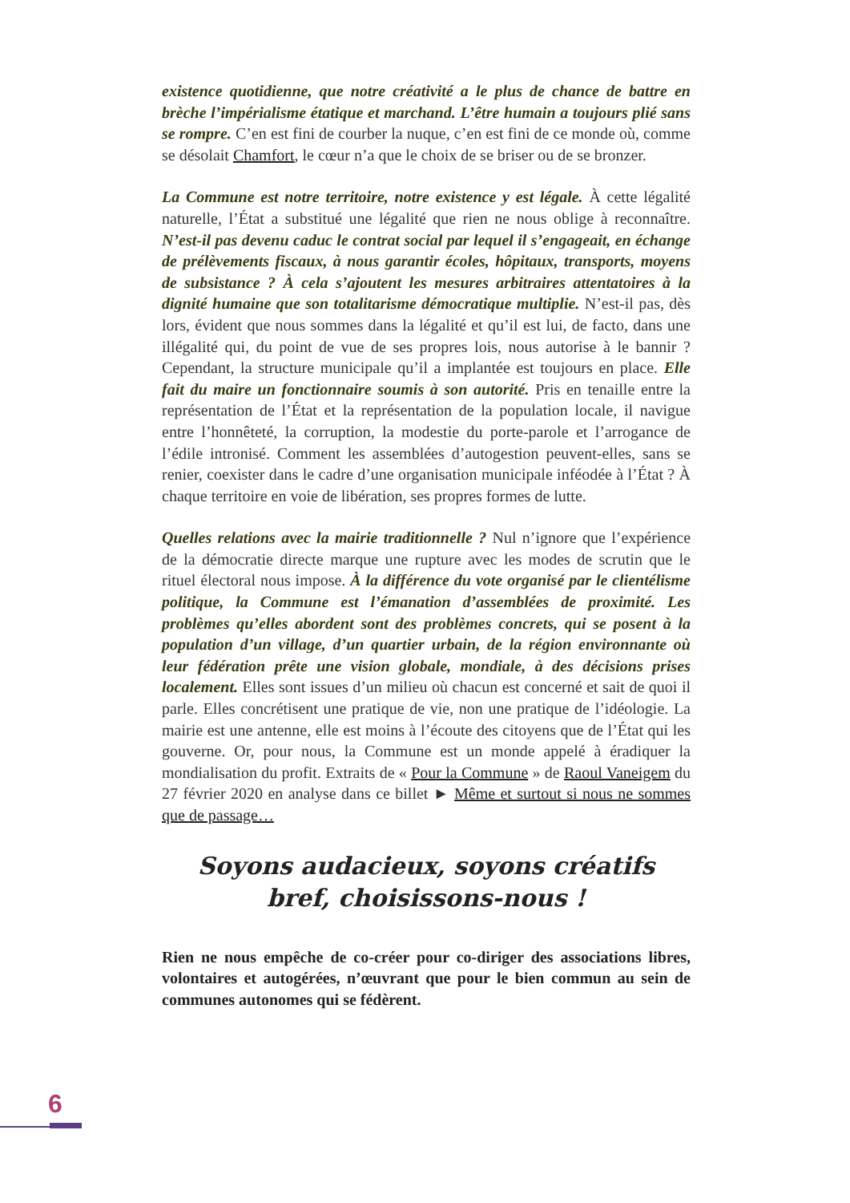existence quotidienne, que notre créativité a le plus de chance de battre en brèche l’impérialisme étatique et marchand. L’être humain a toujours plié sans se rompre. C’en est fini de courber la nuque, c’en est fini de ce monde où, comme se désolait Chamfort, le cœur n’a que le choix de se briser ou de se bronzer.
La Commune est notre territoire, notre existence y est légale. À cette légalité naturelle, l’État a substitué une légalité que rien ne nous oblige à reconnaître. N’est-il pas devenu caduc le contrat social par lequel il s’engageait, en échange de prélèvements fiscaux, à nous garantir écoles, hôpitaux, transports, moyens de subsistance ? À cela s’ajoutent les mesures arbitraires attentatoires à la dignité humaine que son totalitarisme démocratique multiplie. N’est-il pas, dès lors, évident que nous sommes dans la légalité et qu’il est lui, de facto, dans une illégalité qui, du point de vue de ses propres lois, nous autorise à le bannir ? Cependant, la structure municipale qu’il a implantée est toujours en place. Elle fait du maire un fonctionnaire soumis à son autorité. Pris en tenaille entre la représentation de l’État et la représentation de la population locale, il navigue entre l’honnêteté, la corruption, la modestie du porte-parole et l’arrogance de l’édile intronisé. Comment les assemblées d’autogestion peuvent-elles, sans se renier, coexister dans le cadre d’une organisation municipale inféodée à l’État ? À chaque territoire en voie de libération, ses propres formes de lutte.
Quelles relations avec la mairie traditionnelle ? Nul n’ignore que l’expérience de la démocratie directe marque une rupture avec les modes de scrutin que le rituel électoral nous impose. À la différence du vote organisé par le clientélisme politique, la Commune est l’émanation d’assemblées de proximité. Les problèmes qu’elles abordent sont des problèmes concrets, qui se posent à la population d’un village, d’un quartier urbain, de la région environnante où leur fédération prête une vision globale, mondiale, à des décisions prises localement. Elles sont issues d’un milieu où chacun est concerné et sait de quoi il parle. Elles concrétisent une pratique de vie, non une pratique de l’idéologie. La mairie est une antenne, elle est moins à l’écoute des citoyens que de l’État qui les gouverne. Or, pour nous, la Commune est un monde appelé à éradiquer la mondialisation du profit. Extraits de « Pour la Commune » de Raoul Vaneigem du 27 février 2020 en analyse dans ce billet ► Même et surtout si nous ne sommes que de passage…
Soyons audacieux, soyons créatifs
bref, choisissons-nous !
Rien ne nous empêche de co-créer pour co-diriger des associations libres, volontaires et autogérées, n’œuvrant que pour le bien commun au sein de communes autonomes qui se fédèrent.
6